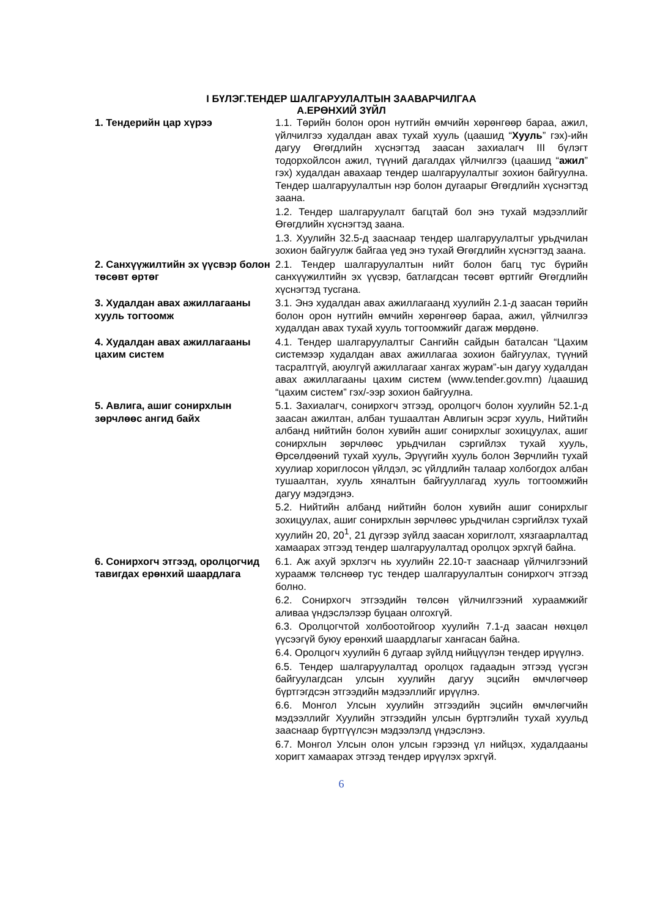I БҮЛЭГ.ТЕНДЕР ШАЛГАРУУЛАЛТЫН ЗААВАРЧИЛГАА
А.ЕРӨНХИЙ ЗҮЙЛ
| 1. Тендерийн цар хүрээ | 1.1. Төрийн болон орон нутгийн өмчийн хөрөнгөөр бараа, ажил, үйлчилгээ худалдан авах тухай хууль (цаашид “ Хууль ” гэх)-ийн дагуу Өгөгдлийн хүснэгтэд заасан захиалагч III бүлэгт тодорхойлсон ажил, түүний дагалдах үйлчилгээ (цаашид “ ажил ” гэх) худалдан авахаар тендер шалгаруулалтыг зохион байгуулна. Тендер шалгаруулалтын нэр болон дугаарыг Өгөгдлийн хүснэгтэд заана. 1.2. Тендер шалгаруулалт багцтай бол энэ тухай мэдээллийг Өгөгдлийн хүснэгтэд заана. 1.3. Хуулийн 32.5-д зааснаар тендер шалгаруулалтыг урьдчилан зохион байгуулж байгаа үед энэ тухай Өгөгдлийн хүснэгтэд заана. |
| 2. Санхүүжилтийн эх үүсвэр болон төсөвт өртөг | 2.1. Тендер шалгаруулалтын нийт болон багц тус бүрийн санхүүжилтийн эх үүсвэр, батлагдсан төсөвт өртгийг Өгөгдлийн хүснэгтэд тусгана. |
| 3. Худалдан авах ажиллагааны хууль тогтоомж | 3.1. Энэ худалдан авах ажиллагаанд хуулийн 2.1-д заасан төрийн болон орон нутгийн өмчийн хөрөнгөөр бараа, ажил, үйлчилгээ худалдан авах тухай хууль тогтоомжийг дагаж мөрдөнө. |
| 4. Худалдан авах ажиллагааны цахим систем | 4.1. Тендер шалгаруулалтыг Сангийн сайдын баталсан “Цахим системээр худалдан авах ажиллагаа зохион байгуулах, түүний тасралтгүй, аюулгүй ажиллагааг хангах журам”-ын дагуу худалдан авах ажиллагааны цахим систем (www.tender.gov.mn) /цаашид “цахим систем” гэх/-ээр зохион байгуулна. |
| 5. Авлига, ашиг сонирхлын зөрчлөөс ангид байх | 5.1. Захиалагч, сонирхогч этгээд, оролцогч болон хуулийн 52.1-д заасан ажилтан, албан тушаалтан Авлигын эсрэг хууль, Нийтийн албанд нийтийн болон хувийн ашиг сонирхлыг зохицуулах, ашиг сонирхлын зөрчлөөс урьдчилан сэргийлэх тухай хууль, Өрсөлдөөний тухай хууль, Эрүүгийн хууль болон Зөрчлийн тухай хуулиар хориглосон үйлдэл, эс үйлдлийн талаар холбогдох албан тушаалтан, хууль хяналтын байгууллагад хууль тогтоомжийн дагуу мэдэгдэнэ. 5.2. Нийтийн албанд нийтийн болон хувийн ашиг сонирхлыг зохицуулах, ашиг сонирхлын зөрчлөөс урьдчилан сэргийлэх тухай хуулийн 20, 20<sup>1</sup>, 21 дүгээр зүйлд заасан хориглолт, хязгаарлалтад хамаарах этгээд тендер шалгаруулалтад оролцох эрхгүй байна. |
| 6. Сонирхогч этгээд, оролцогчид тавигдах ерөнхий шаардлага | 6.1. Аж ахуй эрхлэгч нь хуулийн 22.10-т зааснаар үйлчилгээний хураамж төлснөөр тус тендер шалгаруулалтын сонирхогч этгээд болно. 6.2. Сонирхогч этгээдийн төлсөн үйлчилгээний хураамжийг аливаа үндэслэлээр буцаан олгохгүй. 6.3. Оролцогчтой холбоотойгоор хуулийн 7.1-д заасан нөхцөл үүсээгүй буюу ерөнхий шаардлагыг хангасан байна. 6.4. Оролцогч хуулийн 6 дугаар зүйлд нийцүүлэн тендер ирүүлнэ. 6.5. Тендер шалгаруулалтад оролцох гадаадын этгээд үүсгэн байгуулагдсан улсын хуулийн дагуу эцсийн өмчлөгчөөр бүртгэгдсэн этгээдийн мэдээллийг ирүүлнэ. 6.6. Монгол Улсын хуулийн этгээдийн эцсийн өмчлөгчийн мэдээллийг Хуулийн этгээдийн улсын бүртгэлийн тухай хуульд зааснаар бүртгүүлсэн мэдээлэлд үндэслэнэ. 6.7. Монгол Улсын олон улсын гэрээнд үл нийцэх, худалдааны хоригт хамаарах этгээд тендер ирүүлэх эрхгүй. |
6